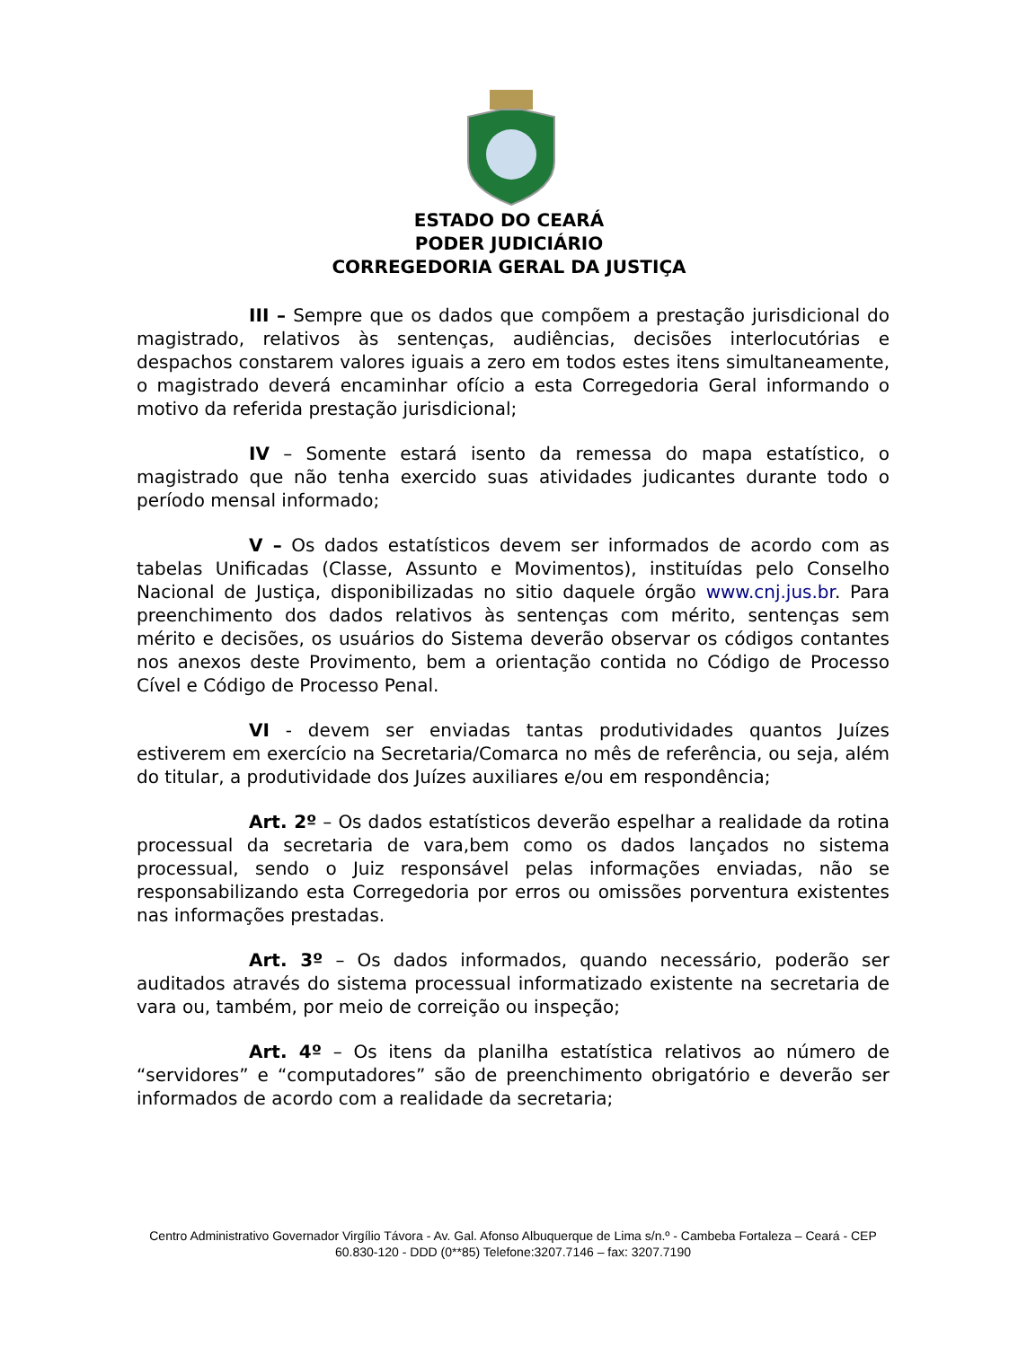ESTADO DO CEARÁ
PODER JUDICIÁRIO
CORREGEDORIA GERAL DA JUSTIÇA
III – Sempre que os dados que compõem a prestação jurisdicional do magistrado, relativos às sentenças, audiências, decisões interlocutórias e despachos constarem valores iguais a zero em todos estes itens simultaneamente, o magistrado deverá encaminhar ofício a esta Corregedoria Geral informando o motivo da referida prestação jurisdicional;
IV – Somente estará isento da remessa do mapa estatístico, o magistrado que não tenha exercido suas atividades judicantes durante todo o período mensal informado;
V – Os dados estatísticos devem ser informados de acordo com as tabelas Unificadas (Classe, Assunto e Movimentos), instituídas pelo Conselho Nacional de Justiça, disponibilizadas no sitio daquele órgão www.cnj.jus.br. Para preenchimento dos dados relativos às sentenças com mérito, sentenças sem mérito e decisões, os usuários do Sistema deverão observar os códigos contantes nos anexos deste Provimento, bem a orientação contida no Código de Processo Cível e Código de Processo Penal.
VI - devem ser enviadas tantas produtividades quantos Juízes estiverem em exercício na Secretaria/Comarca no mês de referência, ou seja, além do titular, a produtividade dos Juízes auxiliares e/ou em respondência;
Art. 2º – Os dados estatísticos deverão espelhar a realidade da rotina processual da secretaria de vara,bem como os dados lançados no sistema processual, sendo o Juiz responsável pelas informações enviadas, não se responsabilizando esta Corregedoria por erros ou omissões porventura existentes nas informações prestadas.
Art. 3º – Os dados informados, quando necessário, poderão ser auditados através do sistema processual informatizado existente na secretaria de vara ou, também, por meio de correição ou inspeção;
Art. 4º – Os itens da planilha estatística relativos ao número de “servidores” e “computadores” são de preenchimento obrigatório e deverão ser informados de acordo com a realidade da secretaria;
Centro Administrativo Governador Virgílio Távora - Av. Gal. Afonso Albuquerque de Lima s/n.º - Cambeba Fortaleza – Ceará - CEP 60.830-120 - DDD (0**85) Telefone:3207.7146 – fax: 3207.7190